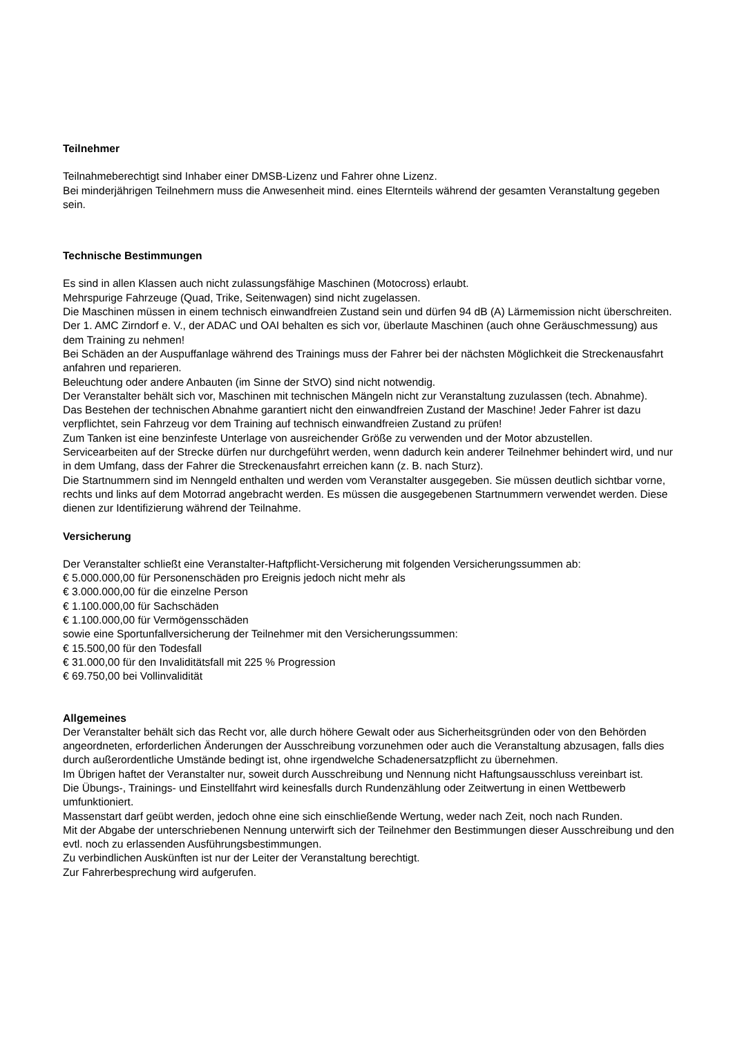Teilnehmer
Teilnahmeberechtigt sind Inhaber einer DMSB-Lizenz und Fahrer ohne Lizenz.
Bei minderjährigen Teilnehmern muss die Anwesenheit mind. eines Elternteils während der gesamten Veranstaltung gegeben sein.
Technische Bestimmungen
Es sind in allen Klassen auch nicht zulassungsfähige Maschinen (Motocross) erlaubt.
Mehrspurige Fahrzeuge (Quad, Trike, Seitenwagen) sind nicht zugelassen.
Die Maschinen müssen in einem technisch einwandfreien Zustand sein und dürfen 94 dB (A) Lärmemission nicht überschreiten.
Der 1. AMC Zirndorf e. V., der ADAC und OAI behalten es sich vor, überlaute Maschinen (auch ohne Geräuschmessung) aus dem Training zu nehmen!
Bei Schäden an der Auspuffanlage während des Trainings muss der Fahrer bei der nächsten Möglichkeit die Streckenausfahrt anfahren und reparieren.
Beleuchtung oder andere Anbauten (im Sinne der StVO) sind nicht notwendig.
Der Veranstalter behält sich vor, Maschinen mit technischen Mängeln nicht zur Veranstaltung zuzulassen (tech. Abnahme).
Das Bestehen der technischen Abnahme garantiert nicht den einwandfreien Zustand der Maschine! Jeder Fahrer ist dazu verpflichtet, sein Fahrzeug vor dem Training auf technisch einwandfreien Zustand zu prüfen!
Zum Tanken ist eine benzinfeste Unterlage von ausreichender Größe zu verwenden und der Motor abzustellen.
Servicearbeiten auf der Strecke dürfen nur durchgeführt werden, wenn dadurch kein anderer Teilnehmer behindert wird, und nur in dem Umfang, dass der Fahrer die Streckenausfahrt erreichen kann (z. B. nach Sturz).
Die Startnummern sind im Nenngeld enthalten und werden vom Veranstalter ausgegeben. Sie müssen deutlich sichtbar vorne, rechts und links auf dem Motorrad angebracht werden. Es müssen die ausgegebenen Startnummern verwendet werden. Diese dienen zur Identifizierung während der Teilnahme.
Versicherung
Der Veranstalter schließt eine Veranstalter-Haftpflicht-Versicherung mit folgenden Versicherungssummen ab:
€ 5.000.000,00 für Personenschäden pro Ereignis jedoch nicht mehr als
€ 3.000.000,00 für die einzelne Person
€ 1.100.000,00 für Sachschäden
€ 1.100.000,00 für Vermögensschäden
sowie eine Sportunfallversicherung der Teilnehmer mit den Versicherungssummen:
€ 15.500,00 für den Todesfall
€ 31.000,00 für den Invaliditätsfall mit 225 % Progression
€ 69.750,00 bei Vollinvalidität
Allgemeines
Der Veranstalter behält sich das Recht vor, alle durch höhere Gewalt oder aus Sicherheitsgründen oder von den Behörden angeordneten, erforderlichen Änderungen der Ausschreibung vorzunehmen oder auch die Veranstaltung abzusagen, falls dies durch außerordentliche Umstände bedingt ist, ohne irgendwelche Schadenersatzpflicht zu übernehmen.
Im Übrigen haftet der Veranstalter nur, soweit durch Ausschreibung und Nennung nicht Haftungsausschluss vereinbart ist.
Die Übungs-, Trainings- und Einstellfahrt wird keinesfalls durch Rundenzählung oder Zeitwertung in einen Wettbewerb umfunktioniert.
Massenstart darf geübt werden, jedoch ohne eine sich einschließende Wertung, weder nach Zeit, noch nach Runden.
Mit der Abgabe der unterschriebenen Nennung unterwirft sich der Teilnehmer den Bestimmungen dieser Ausschreibung und den evtl. noch zu erlassenden Ausführungsbestimmungen.
Zu verbindlichen Auskünften ist nur der Leiter der Veranstaltung berechtigt.
Zur Fahrerbesprechung wird aufgerufen.